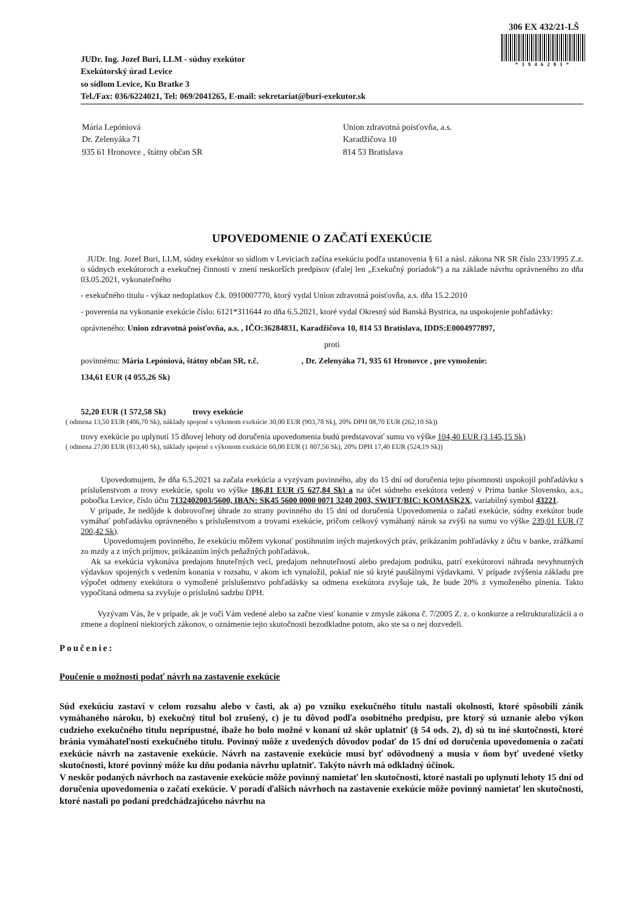306 EX 432/21-LŠ
*3946281*
JUDr. Ing. Jozef Buri, LLM - súdny exekútor
Exekútorský úrad Levice
so sídlom Levice, Ku Bratke 3
Tel./Fax: 036/6224021, Tel: 069/2041265, E-mail: sekretariat@buri-exekutor.sk
Mária Lepóniová
Dr. Zelenyáka 71
935 61 Hronovce , štátny občan SR
Union zdravotná poisťovňa, a.s.
Karadžičova 10
814 53 Bratislava
UPOVEDOMENIE O ZAČATÍ EXEKÚCIE
JUDr. Ing. Jozef Buri, LLM, súdny exekútor so sídlom v Leviciach začína exekúciu podľa ustanovenia § 61 a násl. zákona NR SR číslo 233/1995 Z.z. o súdnych exekútoroch a exekučnej činnosti v znení neskorších predpisov (ďalej len „Exekučný poriadok“) a na základe návrhu oprávneného zo dňa 03.05.2021, vykonateľného
- exekučného titulu - výkaz nedoplatkov č.k. 0910007770, ktorý vydal Union zdravotná poisťovňa, a.s. dňa 15.2.2010
- poverenia na vykonanie exekúcie číslo: 6121*311644 zo dňa 6.5.2021, ktoré vydal Okresný súd Banská Bystrica, na uspokojenie pohľadávky:
oprávneného: Union zdravotná poisťovňa, a.s. , IČO:36284831, Karadžičova 10, 814 53 Bratislava, IDDS:E0004977897,
proti
povinnému: Mária Lepóniová, štátny občan SR, r.č. , Dr. Zelenyáka 71, 935 61 Hronovce , pre vymoženie:
134,61 EUR (4 055,26 Sk)
52,20 EUR (1 572,58 Sk) trovy exekúcie
( odmena 13,50 EUR (406,70 Sk), náklady spojené s výkonom exekúcie 30,00 EUR (903,78 Sk), 20% DPH 08,70 EUR (262,10 Sk))
trovy exekúcie po uplynutí 15 dňovej lehoty od doručenia upovedomenia budú predstavovať sumu vo výške 104,40 EUR (3 145,15 Sk)
( odmena 27,00 EUR (813,40 Sk), náklady spojené s výkonom exekúcie 60,00 EUR (1 807,56 Sk), 20% DPH 17,40 EUR (524,19 Sk))
Upovedomujem, že dňa 6.5.2021 sa začala exekúcia a vyzývam povinného, aby do 15 dní od doručenia tejto písomnosti uspokojil pohľadávku s príslušenstvom a trovy exekúcie, spolu vo výške 186,81 EUR (5 627,84 Sk) a na účet súdneho exekútora vedený v Prima banke Slovensko, a.s., pobočka Levice, číslo účtu 7132402003/5600, IBAN: SK45 5600 0000 0071 3240 2003, SWIFT/BIC: KOMASK2X, variabilný symbol 43221.
V prípade, že nedôjde k dobrovoľnej úhrade zo strany povinného do 15 dní od doručenia Upovedomenia o začatí exekúcie, súdny exekútor bude vymáhať pohľadávku oprávneného s príslušenstvom a trovami exekúcie, pričom celkový vymáhaný nárok sa zvýši na sumu vo výške 239,01 EUR (7 200,42 Sk).
Upovedomujem povinného, že exekúciu môžem vykonať postihnutím iných majetkových práv, prikázaním pohľadávky z účtu v banke, zrážkami zo mzdy a z iných príjmov, prikázaním iných peňažných pohľadávok.
Ak sa exekúcia vykonáva predajom hnuteľných vecí, predajom nehnuteľností alebo predajom podniku, patrí exekútorovi náhrada nevyhnutných výdavkov spojených s vedením konania v rozsahu, v akom ich vynaložil, pokiaľ nie sú kryté paušálnymi výdavkami. V prípade zvýšenia základu pre výpočet odmeny exekútora o vymožené príslušenstvo pohľadávky sa odmena exekútora zvyšuje tak, že bude 20% z vymoženého plnenia. Takto vypočítaná odmena sa zvyšuje o príslušnú sadzbu DPH.
Vyzývam Vás, že v prípade, ak je voči Vám vedené alebo sa začne viesť konanie v zmysle zákona č. 7/2005 Z. z. o konkurze a reštrukturalizácii a o zmene a doplnení niektorých zákonov, o oznámenie tejto skutočnosti bezodkladne potom, ako ste sa o nej dozvedeli.
Poučenie:
Poučenie o možnosti podať návrh na zastavenie exekúcie
Súd exekúciu zastaví v celom rozsahu alebo v časti, ak a) po vzniku exekučného titulu nastali okolnosti, ktoré spôsobili zánik vymáhaného nároku, b) exekučný titul bol zrušený, c) je tu dôvod podľa osobitného predpisu, pre ktorý sú uznanie alebo výkon cudzieho exekučného titulu neprípustné, ibaže ho bolo možné v konaní už skôr uplatniť (§ 54 ods. 2), d) sú tu iné skutočnosti, ktoré bránia vymáhateľnosti exekučného titulu. Povinný môže z uvedených dôvodov podať do 15 dní od doručenia upovedomenia o začatí exekúcie návrh na zastavenie exekúcie. Návrh na zastavenie exekúcie musí byť odôvodnený a musia v ňom byť uvedené všetky skutočnosti, ktoré povinný môže ku dňu podania návrhu uplatniť. Takýto návrh má odkladný účinok.
V neskôr podaných návrhoch na zastavenie exekúcie môže povinný namietať len skutočnosti, ktoré nastali po uplynutí lehoty 15 dní od doručenia upovedomenia o začatí exekúcie. V poradí ďalších návrhoch na zastavenie exekúcie môže povinný namietať len skutočnosti, ktoré nastali po podaní predchádzajúceho návrhu na